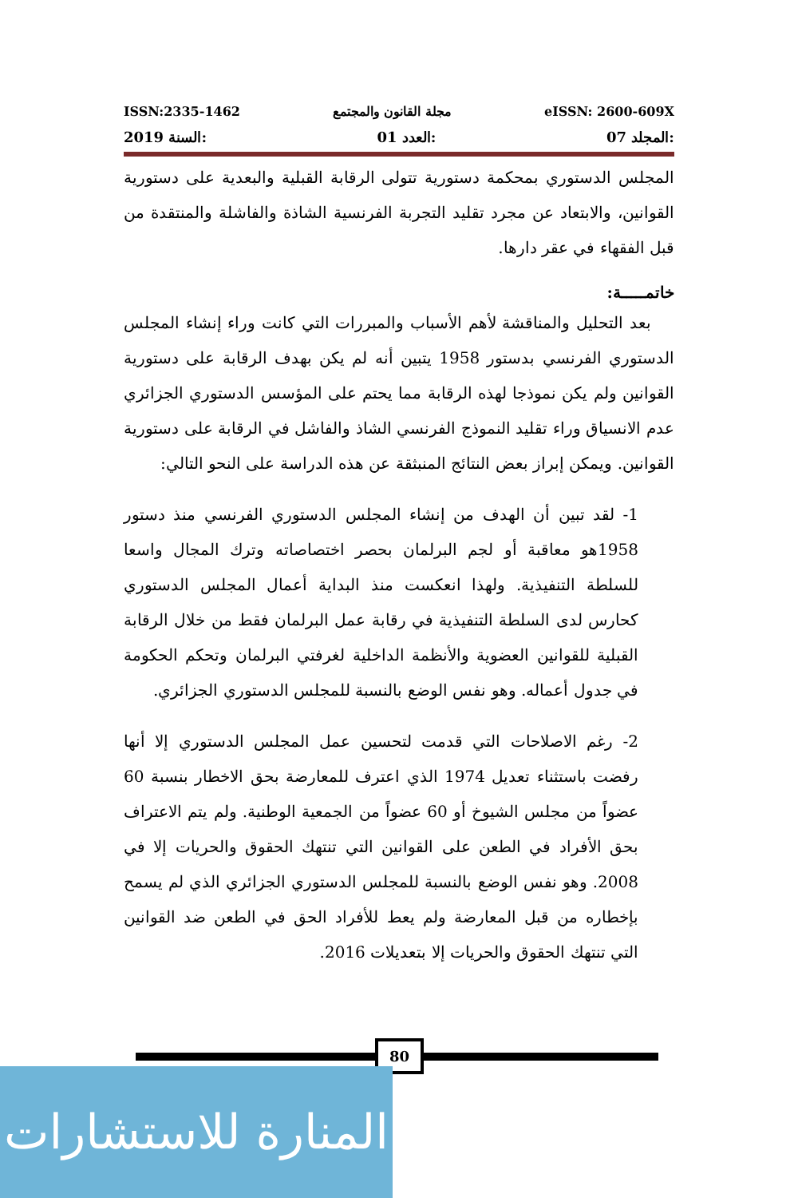ISSN:2335-1462 مجلة القانون والمجتمع eISSN: 2600-609X
2019 السنة: 01 العدد: 07 المجلد:
المجلس الدستوري بمحكمة دستورية تتولى الرقابة القبلية والبعدية على دستورية القوانين، والابتعاد عن مجرد تقليد التجربة الفرنسية الشاذة والفاشلة والمنتقدة من قبل الفقهاء في عقر دارها.
خاتمـــــة:
بعد التحليل والمناقشة لأهم الأسباب والمبررات التي كانت وراء إنشاء المجلس الدستوري الفرنسي بدستور 1958 يتبين أنه لم يكن بهدف الرقابة على دستورية القوانين ولم يكن نموذجا لهذه الرقابة مما يحتم على المؤسس الدستوري الجزائري عدم الانسياق وراء تقليد النموذج الفرنسي الشاذ والفاشل في الرقابة على دستورية القوانين. ويمكن إبراز بعض النتائج المنبثقة عن هذه الدراسة على النحو التالي:
1- لقد تبين أن الهدف من إنشاء المجلس الدستوري الفرنسي منذ دستور 1958هو معاقبة أو لجم البرلمان بحصر اختصاصاته وترك المجال واسعا للسلطة التنفيذية. ولهذا انعكست منذ البداية أعمال المجلس الدستوري كحارس لدى السلطة التنفيذية في رقابة عمل البرلمان فقط من خلال الرقابة القبلية للقوانين العضوية والأنظمة الداخلية لغرفتي البرلمان وتحكم الحكومة في جدول أعماله. وهو نفس الوضع بالنسبة للمجلس الدستوري الجزائري.
2- رغم الاصلاحات التي قدمت لتحسين عمل المجلس الدستوري إلا أنها رفضت باستثناء تعديل 1974 الذي اعترف للمعارضة بحق الاخطار بنسبة 60 عضواً من مجلس الشيوخ أو 60 عضواً من الجمعية الوطنية. ولم يتم الاعتراف بحق الأفراد في الطعن على القوانين التي تنتهك الحقوق والحريات إلا في 2008. وهو نفس الوضع بالنسبة للمجلس الدستوري الجزائري الذي لم يسمح بإخطاره من قبل المعارضة ولم يعط للأفراد الحق في الطعن ضد القوانين التي تنتهك الحقوق والحريات إلا بتعديلات 2016.
80
المنارة للاستشارات